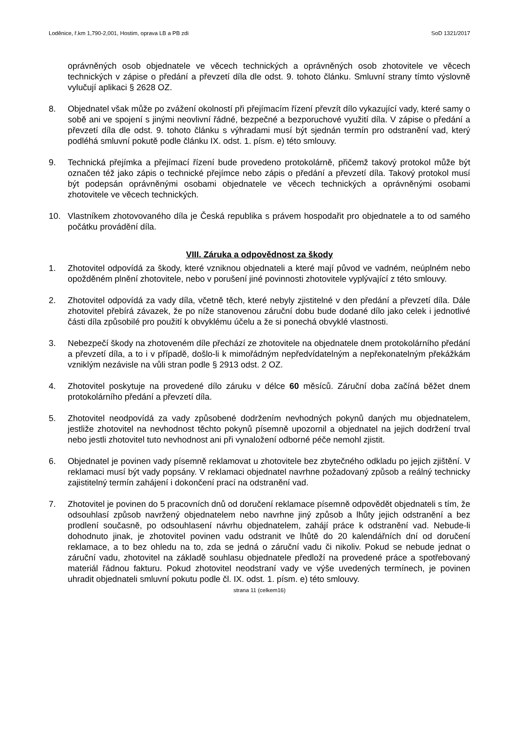Loděnice, ř.km 1,790-2,001, Hostim, oprava LB a PB zdi SoD 1321/2017
oprávněných osob objednatele ve věcech technických a oprávněných osob zhotovitele ve věcech technických v zápise o předání a převzetí díla dle odst. 9. tohoto článku. Smluvní strany tímto výslovně vylučují aplikaci § 2628 OZ.
8. Objednatel však může po zvážení okolností při přejímacím řízení převzít dílo vykazující vady, které samy o sobě ani ve spojení s jinými neovlivní řádné, bezpečné a bezporuchové využití díla. V zápise o předání a převzetí díla dle odst. 9. tohoto článku s výhradami musí být sjednán termín pro odstranění vad, který podléhá smluvní pokutě podle článku IX. odst. 1. písm. e) této smlouvy.
9. Technická přejímka a přejímací řízení bude provedeno protokolárně, přičemž takový protokol může být označen též jako zápis o technické přejímce nebo zápis o předání a převzetí díla. Takový protokol musí být podepsán oprávněnými osobami objednatele ve věcech technických a oprávněnými osobami zhotovitele ve věcech technických.
10. Vlastníkem zhotovovaného díla je Česká republika s právem hospodařit pro objednatele a to od samého počátku provádění díla.
VIII. Záruka a odpovědnost za škody
1. Zhotovitel odpovídá za škody, které vzniknou objednateli a které mají původ ve vadném, neúplném nebo opožděném plnění zhotovitele, nebo v porušení jiné povinnosti zhotovitele vyplývající z této smlouvy.
2. Zhotovitel odpovídá za vady díla, včetně těch, které nebyly zjistitelné v den předání a převzetí díla. Dále zhotovitel přebírá závazek, že po níže stanovenou záruční dobu bude dodané dílo jako celek i jednotlivé části díla způsobilé pro použití k obvyklému účelu a že si ponechá obvyklé vlastnosti.
3. Nebezpečí škody na zhotoveném díle přechází ze zhotovitele na objednatele dnem protokolárního předání a převzetí díla, a to i v případě, došlo-li k mimořádným nepředvídatelným a nepřekonatelným překážkám vzniklým nezávisle na vůli stran podle § 2913 odst. 2 OZ.
4. Zhotovitel poskytuje na provedené dílo záruku v délce 60 měsíců. Záruční doba začíná běžet dnem protokolárního předání a převzetí díla.
5. Zhotovitel neodpovídá za vady způsobené dodržením nevhodných pokynů daných mu objednatelem, jestliže zhotovitel na nevhodnost těchto pokynů písemně upozornil a objednatel na jejich dodržení trval nebo jestli zhotovitel tuto nevhodnost ani při vynaložení odborné péče nemohl zjistit.
6. Objednatel je povinen vady písemně reklamovat u zhotovitele bez zbytečného odkladu po jejich zjištění. V reklamaci musí být vady popsány. V reklamaci objednatel navrhne požadovaný způsob a reálný technicky zajistitelný termín zahájení i dokončení prací na odstranění vad.
7. Zhotovitel je povinen do 5 pracovních dnů od doručení reklamace písemně odpovědět objednateli s tím, že odsouhlasí způsob navržený objednatelem nebo navrhne jiný způsob a lhůty jejich odstranění a bez prodlení současně, po odsouhlasení návrhu objednatelem, zahájí práce k odstranění vad. Nebude-li dohodnuto jinak, je zhotovitel povinen vadu odstranit ve lhůtě do 20 kalendářních dní od doručení reklamace, a to bez ohledu na to, zda se jedná o záruční vadu či nikoliv. Pokud se nebude jednat o záruční vadu, zhotovitel na základě souhlasu objednatele předloží na provedené práce a spotřebovaný materiál řádnou fakturu. Pokud zhotovitel neodstraní vady ve výše uvedených termínech, je povinen uhradit objednateli smluvní pokutu podle čl. IX. odst. 1. písm. e) této smlouvy.
strana 11 (celkem16)